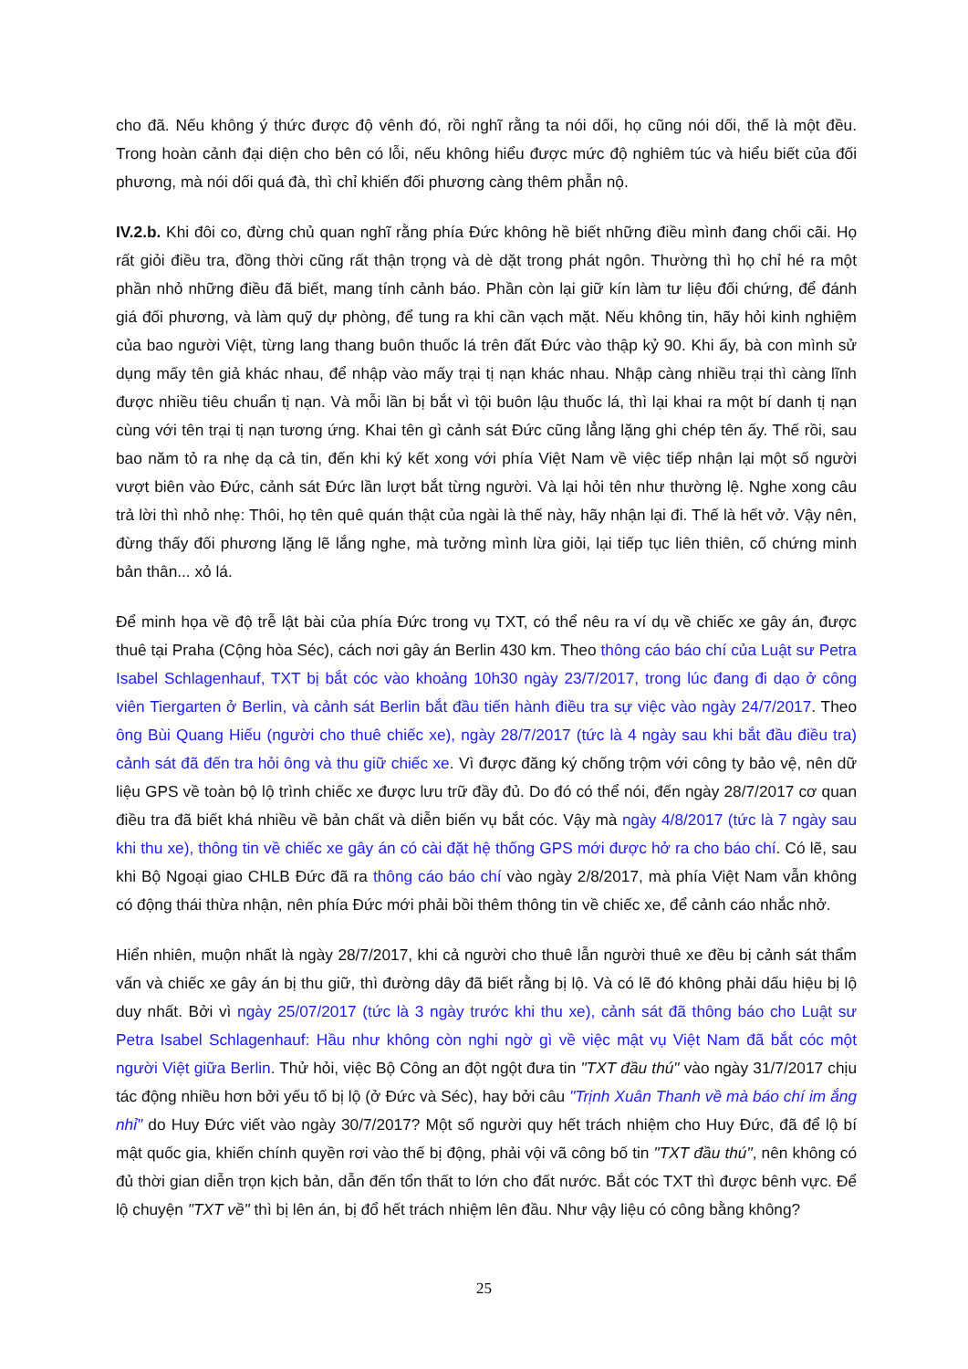cho đã. Nếu không ý thức được độ vênh đó, rồi nghĩ rằng ta nói dối, họ cũng nói dối, thế là một đều. Trong hoàn cảnh đại diện cho bên có lỗi, nếu không hiểu được mức độ nghiêm túc và hiểu biết của đối phương, mà nói dối quá đà, thì chỉ khiến đối phương càng thêm phẫn nộ.
IV.2.b. Khi đôi co, đừng chủ quan nghĩ rằng phía Đức không hề biết những điều mình đang chối cãi. Họ rất giỏi điều tra, đồng thời cũng rất thận trọng và dè dặt trong phát ngôn. Thường thì họ chỉ hé ra một phần nhỏ những điều đã biết, mang tính cảnh báo. Phần còn lại giữ kín làm tư liệu đối chứng, để đánh giá đối phương, và làm quỹ dự phòng, để tung ra khi cần vạch mặt. Nếu không tin, hãy hỏi kinh nghiệm của bao người Việt, từng lang thang buôn thuốc lá trên đất Đức vào thập kỷ 90. Khi ấy, bà con mình sử dụng mấy tên giả khác nhau, để nhập vào mấy trại tị nạn khác nhau. Nhập càng nhiều trại thì càng lĩnh được nhiều tiêu chuẩn tị nạn. Và mỗi lần bị bắt vì tội buôn lậu thuốc lá, thì lại khai ra một bí danh tị nạn cùng với tên trại tị nạn tương ứng. Khai tên gì cảnh sát Đức cũng lẳng lặng ghi chép tên ấy. Thế rồi, sau bao năm tỏ ra nhẹ dạ cả tin, đến khi ký kết xong với phía Việt Nam về việc tiếp nhận lại một số người vượt biên vào Đức, cảnh sát Đức lần lượt bắt từng người. Và lại hỏi tên như thường lệ. Nghe xong câu trả lời thì nhỏ nhẹ: Thôi, họ tên quê quán thật của ngài là thế này, hãy nhận lại đi. Thế là hết vở. Vậy nên, đừng thấy đối phương lặng lẽ lắng nghe, mà tưởng mình lừa giỏi, lại tiếp tục liên thiên, cố chứng minh bản thân... xỏ lá.
Để minh họa về độ trễ lật bài của phía Đức trong vụ TXT, có thể nêu ra ví dụ về chiếc xe gây án, được thuê tại Praha (Cộng hòa Séc), cách nơi gây án Berlin 430 km. Theo thông cáo báo chí của Luật sư Petra Isabel Schlagenhauf, TXT bị bắt cóc vào khoảng 10h30 ngày 23/7/2017, trong lúc đang đi dạo ở công viên Tiergarten ở Berlin, và cảnh sát Berlin bắt đầu tiến hành điều tra sự việc vào ngày 24/7/2017. Theo ông Bùi Quang Hiếu (người cho thuê chiếc xe), ngày 28/7/2017 (tức là 4 ngày sau khi bắt đầu điều tra) cảnh sát đã đến tra hỏi ông và thu giữ chiếc xe. Vì được đăng ký chống trộm với công ty bảo vệ, nên dữ liệu GPS về toàn bộ lộ trình chiếc xe được lưu trữ đầy đủ. Do đó có thể nói, đến ngày 28/7/2017 cơ quan điều tra đã biết khá nhiều về bản chất và diễn biến vụ bắt cóc. Vậy mà ngày 4/8/2017 (tức là 7 ngày sau khi thu xe), thông tin về chiếc xe gây án có cài đặt hệ thống GPS mới được hở ra cho báo chí. Có lẽ, sau khi Bộ Ngoại giao CHLB Đức đã ra thông cáo báo chí vào ngày 2/8/2017, mà phía Việt Nam vẫn không có động thái thừa nhận, nên phía Đức mới phải bồi thêm thông tin về chiếc xe, để cảnh cáo nhắc nhở.
Hiển nhiên, muộn nhất là ngày 28/7/2017, khi cả người cho thuê lẫn người thuê xe đều bị cảnh sát thẩm vấn và chiếc xe gây án bị thu giữ, thì đường dây đã biết rằng bị lộ. Và có lẽ đó không phải dấu hiệu bị lộ duy nhất. Bởi vì ngày 25/07/2017 (tức là 3 ngày trước khi thu xe), cảnh sát đã thông báo cho Luật sư Petra Isabel Schlagenhauf: Hầu như không còn nghi ngờ gì về việc mật vụ Việt Nam đã bắt cóc một người Việt giữa Berlin. Thử hỏi, việc Bộ Công an đột ngột đưa tin "TXT đầu thú" vào ngày 31/7/2017 chịu tác động nhiều hơn bởi yếu tố bị lộ (ở Đức và Séc), hay bởi câu "Trịnh Xuân Thanh về mà báo chí im ắng nhỉ" do Huy Đức viết vào ngày 30/7/2017? Một số người quy hết trách nhiệm cho Huy Đức, đã để lộ bí mật quốc gia, khiến chính quyền rơi vào thế bị động, phải vội vã công bố tin "TXT đầu thú", nên không có đủ thời gian diễn trọn kịch bản, dẫn đến tổn thất to lớn cho đất nước. Bắt cóc TXT thì được bênh vực. Để lộ chuyện "TXT về" thì bị lên án, bị đổ hết trách nhiệm lên đầu. Như vậy liệu có công bằng không?
25